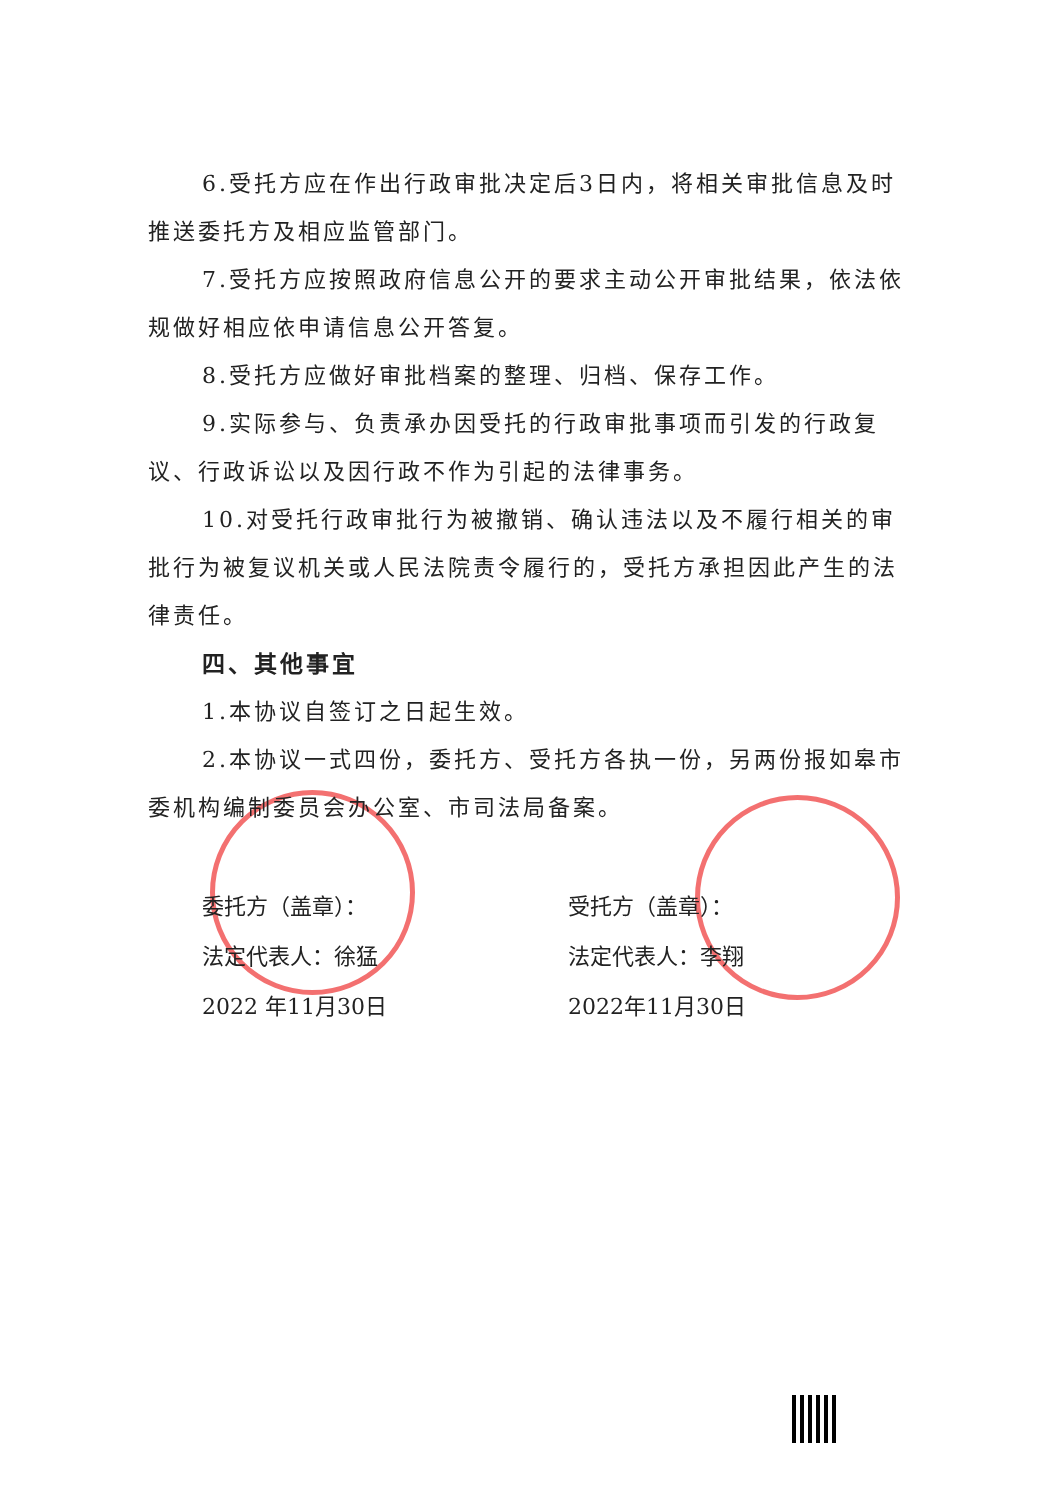6.受托方应在作出行政审批决定后3日内，将相关审批信息及时推送委托方及相应监管部门。
7.受托方应按照政府信息公开的要求主动公开审批结果，依法依规做好相应依申请信息公开答复。
8.受托方应做好审批档案的整理、归档、保存工作。
9.实际参与、负责承办因受托的行政审批事项而引发的行政复议、行政诉讼以及因行政不作为引起的法律事务。
10.对受托行政审批行为被撤销、确认违法以及不履行相关的审批行为被复议机关或人民法院责令履行的，受托方承担因此产生的法律责任。
四、其他事宜
1.本协议自签订之日起生效。
2.本协议一式四份，委托方、受托方各执一份，另两份报如皋市委机构编制委员会办公室、市司法局备案。
委托方（盖章）：
法定代表人：徐猛
2022 年11月30日
受托方（盖章）：
法定代表人：李翔
2022年11月30日